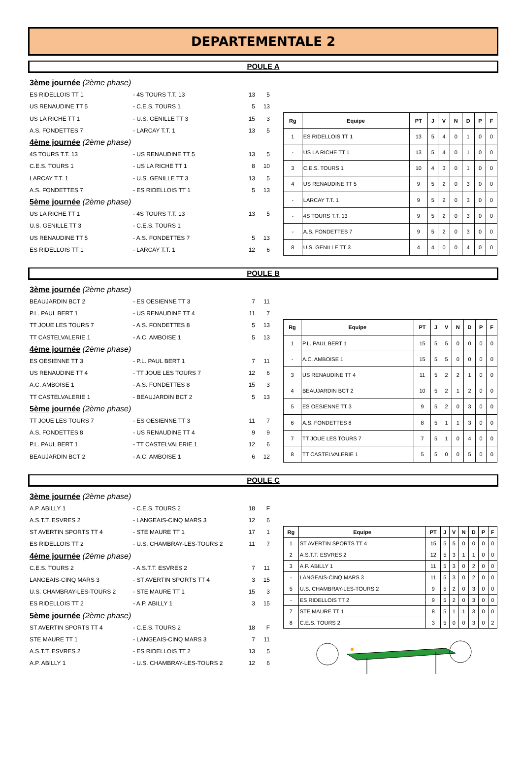DEPARTEMENTALE 2
POULE A
3ème journée (2ème phase)
ES RIDELLOIS TT 1 - 4S TOURS T.T. 13 13 5
US RENAUDINE TT 5 - C.E.S. TOURS 1 5 13
US LA RICHE TT 1 - U.S. GENILLE TT 3 15 3
A.S. FONDETTES 7 - LARCAY T.T. 1 13 5
4ème journée (2ème phase)
4S TOURS T.T. 13 - US RENAUDINE TT 5 13 5
C.E.S. TOURS 1 - US LA RICHE TT 1 8 10
LARCAY T.T. 1 - U.S. GENILLE TT 3 13 5
A.S. FONDETTES 7 - ES RIDELLOIS TT 1 5 13
5ème journée (2ème phase)
US LA RICHE TT 1 - 4S TOURS T.T. 13 13 5
U.S. GENILLE TT 3 - C.E.S. TOURS 1
US RENAUDINE TT 5 - A.S. FONDETTES 7 5 13
ES RIDELLOIS TT 1 - LARCAY T.T. 1 12 6
| Rg | Equipe | PT | J | V | N | D | P | F |
| --- | --- | --- | --- | --- | --- | --- | --- | --- |
| 1 | ES RIDELLOIS TT 1 | 13 | 5 | 4 | 0 | 1 | 0 | 0 |
| - | US LA RICHE TT 1 | 13 | 5 | 4 | 0 | 1 | 0 | 0 |
| 3 | C.E.S. TOURS 1 | 10 | 4 | 3 | 0 | 1 | 0 | 0 |
| 4 | US RENAUDINE TT 5 | 9 | 5 | 2 | 0 | 3 | 0 | 0 |
| - | LARCAY T.T. 1 | 9 | 5 | 2 | 0 | 3 | 0 | 0 |
| - | 4S TOURS T.T. 13 | 9 | 5 | 2 | 0 | 3 | 0 | 0 |
| - | A.S. FONDETTES 7 | 9 | 5 | 2 | 0 | 3 | 0 | 0 |
| 8 | U.S. GENILLE TT 3 | 4 | 4 | 0 | 0 | 4 | 0 | 0 |
POULE B
3ème journée (2ème phase)
BEAUJARDIN BCT 2 - ES OESIENNE TT 3 7 11
P.L. PAUL BERT 1 - US RENAUDINE TT 4 11 7
TT JOUE LES TOURS 7 - A.S. FONDETTES 8 5 13
TT CASTELVALERIE 1 - A.C. AMBOISE 1 5 13
4ème journée (2ème phase)
ES OESIENNE TT 3 - P.L. PAUL BERT 1 7 11
US RENAUDINE TT 4 - TT JOUE LES TOURS 7 12 6
A.C. AMBOISE 1 - A.S. FONDETTES 8 15 3
TT CASTELVALERIE 1 - BEAUJARDIN BCT 2 5 13
5ème journée (2ème phase)
TT JOUE LES TOURS 7 - ES OESIENNE TT 3 11 7
A.S. FONDETTES 8 - US RENAUDINE TT 4 9 9
P.L. PAUL BERT 1 - TT CASTELVALERIE 1 12 6
BEAUJARDIN BCT 2 - A.C. AMBOISE 1 6 12
| Rg | Equipe | PT | J | V | N | D | P | F |
| --- | --- | --- | --- | --- | --- | --- | --- | --- |
| 1 | P.L. PAUL BERT 1 | 15 | 5 | 5 | 0 | 0 | 0 | 0 |
| - | A.C. AMBOISE 1 | 15 | 5 | 5 | 0 | 0 | 0 | 0 |
| 3 | US RENAUDINE TT 4 | 11 | 5 | 2 | 2 | 1 | 0 | 0 |
| 4 | BEAUJARDIN BCT 2 | 10 | 5 | 2 | 1 | 2 | 0 | 0 |
| 5 | ES OESIENNE TT 3 | 9 | 5 | 2 | 0 | 3 | 0 | 0 |
| 6 | A.S. FONDETTES 8 | 8 | 5 | 1 | 1 | 3 | 0 | 0 |
| 7 | TT JOUE LES TOURS 7 | 7 | 5 | 1 | 0 | 4 | 0 | 0 |
| 8 | TT CASTELVALERIE 1 | 5 | 5 | 0 | 0 | 5 | 0 | 0 |
POULE C
3ème journée (2ème phase)
A.P. ABILLY 1 - C.E.S. TOURS 2 18 F
A.S.T.T. ESVRES 2 - LANGEAIS-CINQ MARS 3 12 6
ST AVERTIN SPORTS TT 4 - STE MAURE TT 1 17 1
ES RIDELLOIS TT 2 - U.S. CHAMBRAY-LES-TOURS 2 11 7
4ème journée (2ème phase)
C.E.S. TOURS 2 - A.S.T.T. ESVRES 2 7 11
LANGEAIS-CINQ MARS 3 - ST AVERTIN SPORTS TT 4 3 15
U.S. CHAMBRAY-LES-TOURS 2 - STE MAURE TT 1 15 3
ES RIDELLOIS TT 2 - A.P. ABILLY 1 3 15
5ème journée (2ème phase)
ST AVERTIN SPORTS TT 4 - C.E.S. TOURS 2 18 F
STE MAURE TT 1 - LANGEAIS-CINQ MARS 3 7 11
A.S.T.T. ESVRES 2 - ES RIDELLOIS TT 2 13 5
A.P. ABILLY 1 - U.S. CHAMBRAY-LES-TOURS 2 12 6
| Rg | Equipe | PT | J | V | N | D | P | F |
| --- | --- | --- | --- | --- | --- | --- | --- | --- |
| 1 | ST AVERTIN SPORTS TT 4 | 15 | 5 | 5 | 0 | 0 | 0 | 0 |
| 2 | A.S.T.T. ESVRES 2 | 12 | 5 | 3 | 1 | 1 | 0 | 0 |
| 3 | A.P. ABILLY 1 | 11 | 5 | 3 | 0 | 2 | 0 | 0 |
| - | LANGEAIS-CINQ MARS 3 | 11 | 5 | 3 | 0 | 2 | 0 | 0 |
| 5 | U.S. CHAMBRAY-LES-TOURS 2 | 9 | 5 | 2 | 0 | 3 | 0 | 0 |
| - | ES RIDELLOIS TT 2 | 9 | 5 | 2 | 0 | 3 | 0 | 0 |
| 7 | STE MAURE TT 1 | 8 | 5 | 1 | 1 | 3 | 0 | 0 |
| 8 | C.E.S. TOURS 2 | 3 | 5 | 0 | 0 | 3 | 0 | 2 |